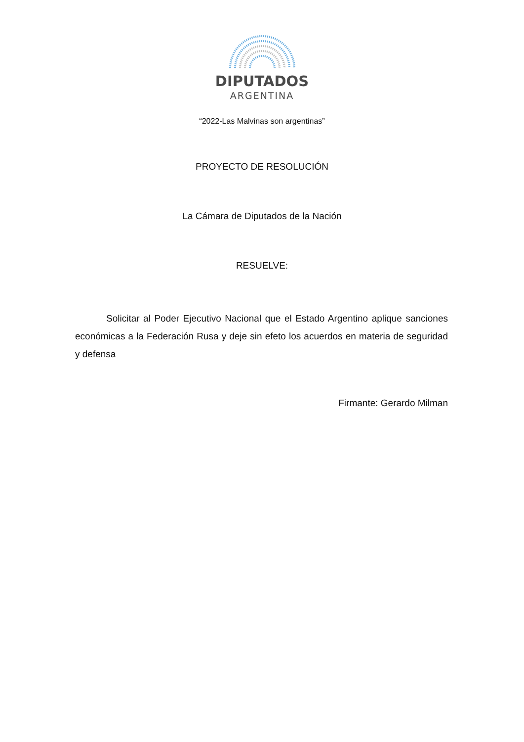DIPUTADOS
ARGENTINA
“2022-Las Malvinas son argentinas”
PROYECTO DE RESOLUCIÓN
La Cámara de Diputados de la Nación
RESUELVE:
Solicitar al Poder Ejecutivo Nacional que el Estado Argentino aplique sanciones económicas a la Federación Rusa y deje sin efeto los acuerdos en materia de seguridad y defensa
Firmante: Gerardo Milman